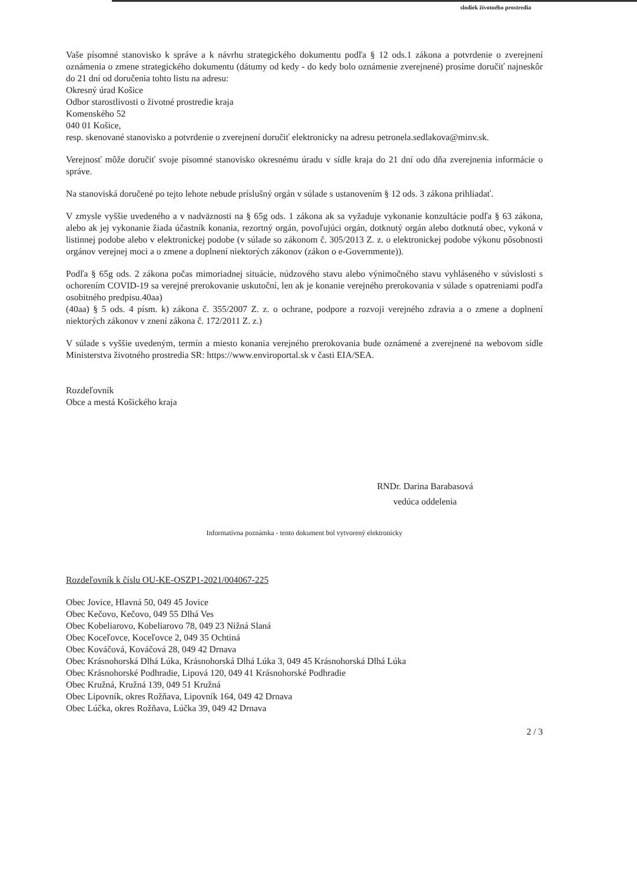slodiek životného prostredia
Vaše písomné stanovisko k správe a k návrhu strategického dokumentu podľa § 12 ods.1 zákona a potvrdenie o zverejnení oznámenia o zmene strategického dokumentu (dátumy od kedy - do kedy bolo oznámenie zverejnené) prosíme doručiť najneskôr do 21 dní od doručenia tohto listu na adresu:
Okresný úrad Košice
Odbor starostlivosti o životné prostredie kraja
Komenského 52
040 01 Košice,
resp. skenované stanovisko a potvrdenie o zverejnení doručiť elektronicky na adresu petronela.sedlakova@minv.sk.
Verejnosť môže doručiť svoje písomné stanovisko okresnému úradu v sídle kraja do 21 dní odo dňa zverejnenia informácie o správe.
Na stanoviská doručené po tejto lehote nebude príslušný orgán v súlade s ustanovením § 12 ods. 3 zákona prihliadať.
V zmysle vyššie uvedeného a v nadväznosti na § 65g ods. 1 zákona ak sa vyžaduje vykonanie konzultácie podľa § 63 zákona, alebo ak jej vykonanie žiada účastník konania, rezortný orgán, povoľujúci orgán, dotknutý orgán alebo dotknutá obec, vykoná v listinnej podobe alebo v elektronickej podobe (v súlade so zákonom č. 305/2013 Z. z. o elektronickej podobe výkonu pôsobnosti orgánov verejnej moci a o zmene a doplnení niektorých zákonov (zákon o e-Governmente)).
Podľa § 65g ods. 2 zákona počas mimoriadnej situácie, núdzového stavu alebo výnimočného stavu vyhláseného v súvislosti s ochorením COVID-19 sa verejné prerokovanie uskutoční, len ak je konanie verejného prerokovania v súlade s opatreniami podľa osobitného predpisu.40aa)
(40aa) § 5 ods. 4 písm. k) zákona č. 355/2007 Z. z. o ochrane, podpore a rozvoji verejného zdravia a o zmene a doplnení niektorých zákonov v znení zákona č. 172/2011 Z. z.)
V súlade s vyššie uvedeným, termín a miesto konania verejného prerokovania bude oznámené a zverejnené na webovom sídle Ministerstva životného prostredia SR: https://www.enviroportal.sk v časti EIA/SEA.
Rozdeľovník
Obce a mestá Košického kraja
RNDr. Darina Barabasová
vedúca oddelenia
Informatívna poznámka - tento dokument bol vytvorený elektronicky
Rozdeľovník k číslu OU-KE-OSZP1-2021/004067-225
Obec Jovice, Hlavná 50, 049 45 Jovice
Obec Kečovo, Kečovo, 049 55 Dlhá Ves
Obec Kobeliarovo, Kobeliarovo 78, 049 23 Nižná Slaná
Obec Koceľovce, Koceľovce 2, 049 35 Ochtiná
Obec Kováčová, Kováčová 28, 049 42 Drnava
Obec Krásnohorská Dlhá Lúka, Krásnohorská Dlhá Lúka 3, 049 45 Krásnohorská Dlhá Lúka
Obec Krásnohorské Podhradie, Lipová 120, 049 41 Krásnohorské Podhradie
Obec Kružná, Kružná 139, 049 51 Kružná
Obec Lipovník, okres Rožňava, Lipovník 164, 049 42 Drnava
Obec Lúčka, okres Rožňava, Lúčka 39, 049 42 Drnava
2 / 3